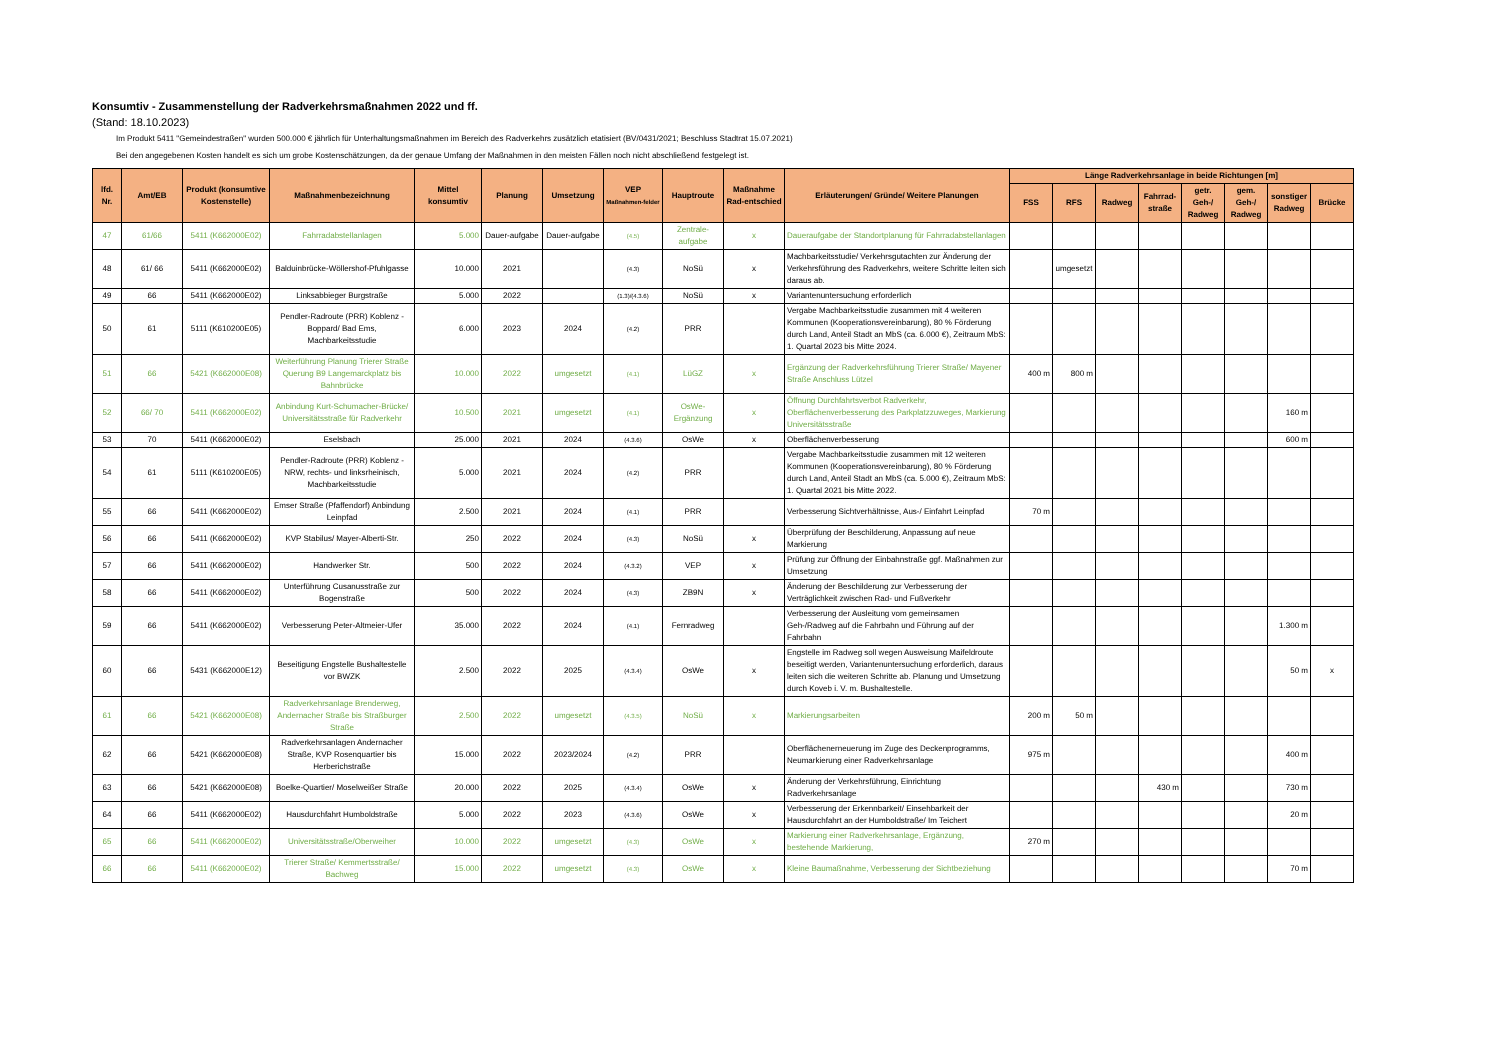Konsumtiv - Zusammenstellung der Radverkehrsmaßnahmen 2022 und ff.
(Stand: 18.10.2023)
Im Produkt 5411 "Gemeindestraßen" wurden 500.000 € jährlich für Unterhaltungsmaßnahmen im Bereich des Radverkehrs zusätzlich etatisiert (BV/0431/2021; Beschluss Stadtrat 15.07.2021)
Bei den angegebenen Kosten handelt es sich um grobe Kostenschätzungen, da der genaue Umfang der Maßnahmen in den meisten Fällen noch nicht abschließend festgelegt ist.
| lfd. Nr. | Amt/EB | Produkt (konsumtive Kostenstelle) | Maßnahmenbezeichnung | Mittel konsumtiv | Planung | Umsetzung | VEP Maßnahmen-felder | Hauptroute | Maßnahme Rad-entschied | Erläuterungen/ Gründe/ Weitere Planungen | Länge Radverkehrsanlage in beide Richtungen [m] | | | | | | | |
| --- | --- | --- | --- | --- | --- | --- | --- | --- | --- | --- | --- | --- | --- | --- | --- | --- | --- | --- |
| | | | | | | | | | | | FSS | RFS | Radweg | Fahrrad-straße | getr. Geh-/ Radweg | gem. Geh-/ Radweg | sonstiger Radweg | Brücke |
| 47 | 61/66 | 5411 (K662000E02) | Fahrradabstellanlagen | 5.000 | Dauer-aufgabe | Dauer-aufgabe | (4.5) | Zentrale-aufgabe | x | Daueraufgabe der Standortplanung für Fahrradabstellanlagen | | | | | | | | |
| 48 | 61/ 66 | 5411 (K662000E02) | Balduinbrücke-Wöllershof-Pfuhlgasse | 10.000 | 2021 | | (4.3) | NoSü | x | Machbarkeitsstudie/ Verkehrsgutachten zur Änderung der Verkehrsführung des Radverkehrs, weitere Schritte leiten sich daraus ab. | | umgesetzt | | | | | | |
| 49 | 66 | 5411 (K662000E02) | Linksabbieger Burgstraße | 5.000 | 2022 | | (1.3)/(4.3.6) | NoSü | x | Variantenuntersuchung erforderlich | | | | | | | | |
| 50 | 61 | 5111 (K610200E05) | Pendler-Radroute (PRR) Koblenz - Boppard/ Bad Ems, Machbarkeitsstudie | 6.000 | 2023 | 2024 | (4.2) | PRR | | Vergabe Machbarkeitsstudie zusammen mit 4 weiteren Kommunen (Kooperationsvereinbarung), 80 % Förderung durch Land, Anteil Stadt an MbS (ca. 6.000 €), Zeitraum MbS: 1. Quartal 2023 bis Mitte 2024. | | | | | | | | |
| 51 | 66 | 5421 (K662000E08) | Weiterführung Planung Trierer Straße Querung B9 Langemarckplatz bis Bahnbrücke | 10.000 | 2022 | umgesetzt | (4.1) | LüGZ | x | Ergänzung der Radverkehrsführung Trierer Straße/ Mayener Straße Anschluss Lützel | 400 m | 800 m | | | | | | |
| 52 | 66/ 70 | 5411 (K662000E02) | Anbindung Kurt-Schumacher-Brücke/ Universitätsstraße für Radverkehr | 10.500 | 2021 | umgesetzt | (4.1) | OsWe-Ergänzung | x | Öffnung Durchfahrtsverbot Radverkehr, Oberflächenverbesserung des Parkplatzzuweges, Markierung Universitätsstraße | | | | | | | 160 m | |
| 53 | 70 | 5411 (K662000E02) | Eselsbach | 25.000 | 2021 | 2024 | (4.3.6) | OsWe | x | Oberflächenverbesserung | | | | | | | 600 m | |
| 54 | 61 | 5111 (K610200E05) | Pendler-Radroute (PRR) Koblenz - NRW, rechts- und linksrheinisch, Machbarkeitsstudie | 5.000 | 2021 | 2024 | (4.2) | PRR | | Vergabe Machbarkeitsstudie zusammen mit 12 weiteren Kommunen (Kooperationsvereinbarung), 80 % Förderung durch Land, Anteil Stadt an MbS (ca. 5.000 €), Zeitraum MbS: 1. Quartal 2021 bis Mitte 2022. | | | | | | | | |
| 55 | 66 | 5411 (K662000E02) | Emser Straße (Pfaffendorf) Anbindung Leinpfad | 2.500 | 2021 | 2024 | (4.1) | PRR | | Verbesserung Sichtverhältnisse, Aus-/ Einfahrt Leinpfad | 70 m | | | | | | | |
| 56 | 66 | 5411 (K662000E02) | KVP Stabilus/ Mayer-Alberti-Str. | 250 | 2022 | 2024 | (4.3) | NoSü | x | Überprüfung der Beschilderung, Anpassung auf neue Markierung | | | | | | | | |
| 57 | 66 | 5411 (K662000E02) | Handwerker Str. | 500 | 2022 | 2024 | (4.3.2) | VEP | x | Prüfung zur Öffnung der Einbahnstraße ggf. Maßnahmen zur Umsetzung | | | | | | | | |
| 58 | 66 | 5411 (K662000E02) | Unterführung Cusanusstraße zur Bogenstraße | 500 | 2022 | 2024 | (4.3) | ZB9N | x | Änderung der Beschilderung zur Verbesserung der Verträglichkeit zwischen Rad- und Fußverkehr | | | | | | | | |
| 59 | 66 | 5411 (K662000E02) | Verbesserung Peter-Altmeier-Ufer | 35.000 | 2022 | 2024 | (4.1) | Fernradweg | | Verbesserung der Ausleitung vom gemeinsamen Geh-/Radweg auf die Fahrbahn und Führung auf der Fahrbahn | | | | | | | 1.300 m | |
| 60 | 66 | 5431 (K662000E12) | Beseitigung Engstelle Bushaltestelle vor BWZK | 2.500 | 2022 | 2025 | (4.3.4) | OsWe | x | Engstelle im Radweg soll wegen Ausweisung Maifeldroute beseitigt werden, Variantenuntersuchung erforderlich, daraus leiten sich die weiteren Schritte ab. Planung und Umsetzung durch Koveb i. V. m. Bushaltestelle. | | | | | | | 50 m | x |
| 61 | 66 | 5421 (K662000E08) | Radverkehrsanlage Brenderweg, Andernacher Straße bis Straßburger Straße | 2.500 | 2022 | umgesetzt | (4.3.5) | NoSü | x | Markierungsarbeiten | 200 m | 50 m | | | | | | |
| 62 | 66 | 5421 (K662000E08) | Radverkehrsanlagen Andernacher Straße, KVP Rosenquartier bis Herberichstraße | 15.000 | 2022 | 2023/2024 | (4.2) | PRR | | Oberflächenerneuerung im Zuge des Deckenprogramms, Neumarkierung einer Radverkehrsanlage | 975 m | | | | | | 400 m | |
| 63 | 66 | 5421 (K662000E08) | Boelke-Quartier/ Moselweißer Straße | 20.000 | 2022 | 2025 | (4.3.4) | OsWe | x | Änderung der Verkehrsführung, Einrichtung Radverkehrsanlage | | | | 430 m | | | 730 m | |
| 64 | 66 | 5411 (K662000E02) | Hausdurchfahrt Humboldstraße | 5.000 | 2022 | 2023 | (4.3.6) | OsWe | x | Verbesserung der Erkennbarkeit/ Einsehbarkeit der Hausdurchfahrt an der Humboldstraße/ Im Teichert | | | | | | | 20 m | |
| 65 | 66 | 5411 (K662000E02) | Universitätsstraße/Oberweiher | 10.000 | 2022 | umgesetzt | (4.3) | OsWe | x | Markierung einer Radverkehrsanlage, Ergänzung, bestehende Markierung, | 270 m | | | | | | | |
| 66 | 66 | 5411 (K662000E02) | Trierer Straße/ Kemmertsstraße/ Bachweg | 15.000 | 2022 | umgesetzt | (4.3) | OsWe | x | Kleine Baumaßnahme, Verbesserung der Sichtbeziehung | | | | | | | 70 m | |